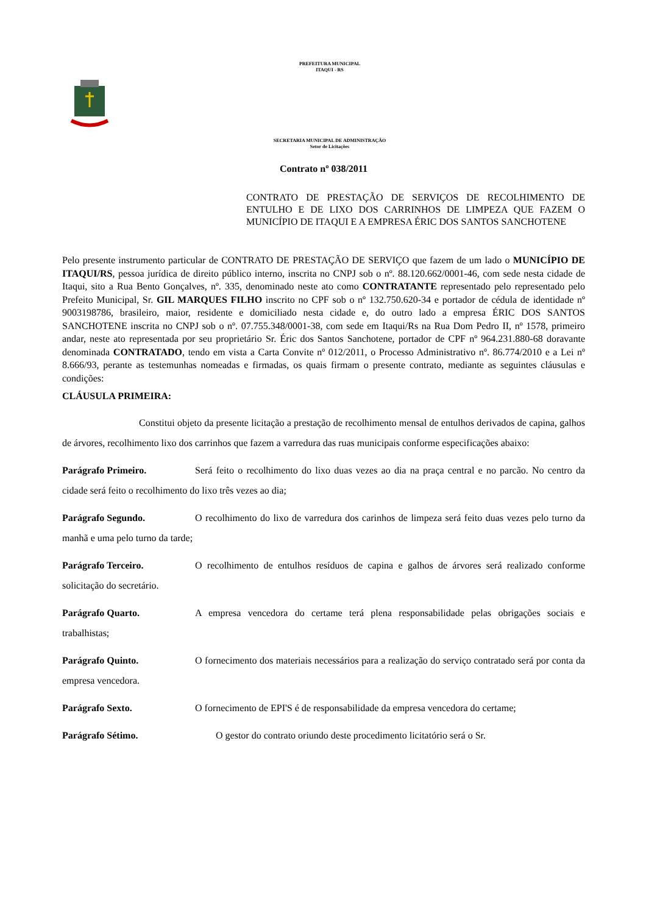PREFEITURA MUNICIPAL
ITAQUI - RS
SECRETARIA MUNICIPAL DE ADMINISTRAÇÃO
Setor de Licitações
Contrato nº 038/2011
CONTRATO DE PRESTAÇÃO DE SERVIÇOS DE RECOLHIMENTO DE ENTULHO E DE LIXO DOS CARRINHOS DE LIMPEZA QUE FAZEM O MUNICÍPIO DE ITAQUI E A EMPRESA ÉRIC DOS SANTOS SANCHOTENE
Pelo presente instrumento particular de CONTRATO DE PRESTAÇÃO DE SERVIÇO que fazem de um lado o MUNICÍPIO DE ITAQUI/RS, pessoa jurídica de direito público interno, inscrita no CNPJ sob o nº. 88.120.662/0001-46, com sede nesta cidade de Itaqui, sito a Rua Bento Gonçalves, nº. 335, denominado neste ato como CONTRATANTE representado pelo representado pelo Prefeito Municipal, Sr. GIL MARQUES FILHO inscrito no CPF sob o nº 132.750.620-34 e portador de cédula de identidade nº 9003198786, brasileiro, maior, residente e domiciliado nesta cidade e, do outro lado a empresa ÉRIC DOS SANTOS SANCHOTENE inscrita no CNPJ sob o nº. 07.755.348/0001-38, com sede em Itaqui/Rs na Rua Dom Pedro II, nº 1578, primeiro andar, neste ato representada por seu proprietário Sr. Éric dos Santos Sanchotene, portador de CPF nº 964.231.880-68 doravante denominada CONTRATADO, tendo em vista a Carta Convite nº 012/2011, o Processo Administrativo nº. 86.774/2010 e a Lei nº 8.666/93, perante as testemunhas nomeadas e firmadas, os quais firmam o presente contrato, mediante as seguintes cláusulas e condições:
CLÁUSULA PRIMEIRA:
Constitui objeto da presente licitação a prestação de recolhimento mensal de entulhos derivados de capina, galhos de árvores, recolhimento lixo dos carrinhos que fazem a varredura das ruas municipais conforme especificações abaixo:
Parágrafo Primeiro. Será feito o recolhimento do lixo duas vezes ao dia na praça central e no parcão. No centro da cidade será feito o recolhimento do lixo três vezes ao dia;
Parágrafo Segundo. O recolhimento do lixo de varredura dos carinhos de limpeza será feito duas vezes pelo turno da manhã e uma pelo turno da tarde;
Parágrafo Terceiro. O recolhimento de entulhos resíduos de capina e galhos de árvores será realizado conforme solicitação do secretário.
Parágrafo Quarto. A empresa vencedora do certame terá plena responsabilidade pelas obrigações sociais e trabalhistas;
Parágrafo Quinto. O fornecimento dos materiais necessários para a realização do serviço contratado será por conta da empresa vencedora.
Parágrafo Sexto. O fornecimento de EPI'S é de responsabilidade da empresa vencedora do certame;
Parágrafo Sétimo. O gestor do contrato oriundo deste procedimento licitatório será o Sr.